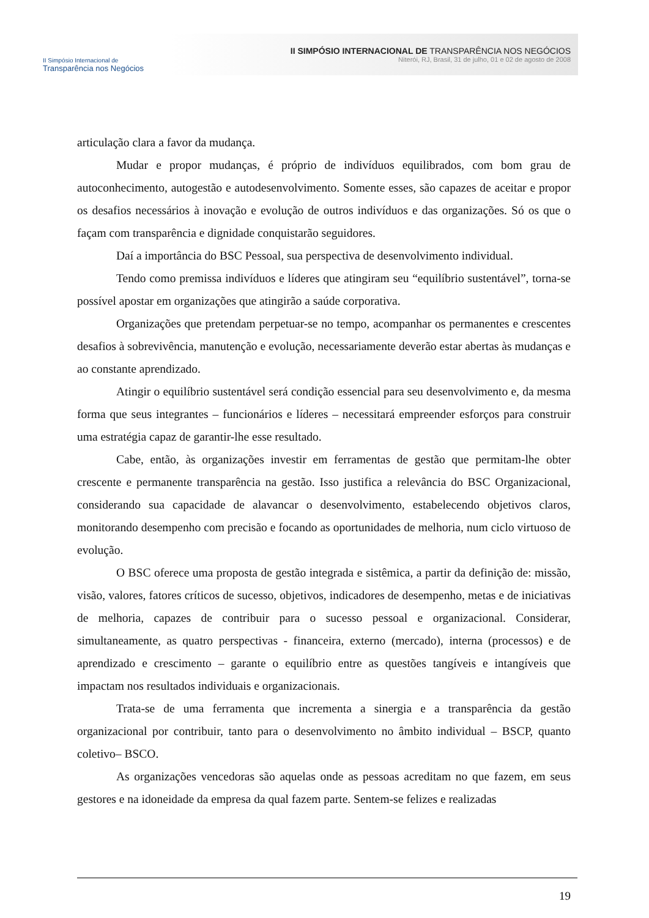II Simpósio Internacional de
Transparência nos Negócios
II SIMPÓSIO INTERNACIONAL DE TRANSPARÊNCIA NOS NEGÓCIOS
Niterói, RJ, Brasil, 31 de julho, 01 e 02 de agosto de 2008
articulação clara a favor da mudança.
Mudar e propor mudanças, é próprio de indivíduos equilibrados, com bom grau de autoconhecimento, autogestão e autodesenvolvimento. Somente esses, são capazes de aceitar e propor os desafios necessários à inovação e evolução de outros indivíduos e das organizações. Só os que o façam com transparência e dignidade conquistarão seguidores.
Daí a importância do BSC Pessoal, sua perspectiva de desenvolvimento individual.
Tendo como premissa indivíduos e líderes que atingiram seu “equilíbrio sustentável”, torna-se possível apostar em organizações que atingirão a saúde corporativa.
Organizações que pretendam perpetuar-se no tempo, acompanhar os permanentes e crescentes desafios à sobrevivência, manutenção e evolução, necessariamente deverão estar abertas às mudanças e ao constante aprendizado.
Atingir o equilíbrio sustentável será condição essencial para seu desenvolvimento e, da mesma forma que seus integrantes – funcionários e líderes – necessitará empreender esforços para construir uma estratégia capaz de garantir-lhe esse resultado.
Cabe, então, às organizações investir em ferramentas de gestão que permitam-lhe obter crescente e permanente transparência na gestão. Isso justifica a relevância do BSC Organizacional, considerando sua capacidade de alavancar o desenvolvimento, estabelecendo objetivos claros, monitorando desempenho com precisão e focando as oportunidades de melhoria, num ciclo virtuoso de evolução.
O BSC oferece uma proposta de gestão integrada e sistêmica, a partir da definição de: missão, visão, valores, fatores críticos de sucesso, objetivos, indicadores de desempenho, metas e de iniciativas de melhoria, capazes de contribuir para o sucesso pessoal e organizacional. Considerar, simultaneamente, as quatro perspectivas - financeira, externo (mercado), interna (processos) e de aprendizado e crescimento – garante o equilíbrio entre as questões tangíveis e intangíveis que impactam nos resultados individuais e organizacionais.
Trata-se de uma ferramenta que incrementa a sinergia e a transparência da gestão organizacional por contribuir, tanto para o desenvolvimento no âmbito individual – BSCP, quanto coletivo– BSCO.
As organizações vencedoras são aquelas onde as pessoas acreditam no que fazem, em seus gestores e na idoneidade da empresa da qual fazem parte. Sentem-se felizes e realizadas
19